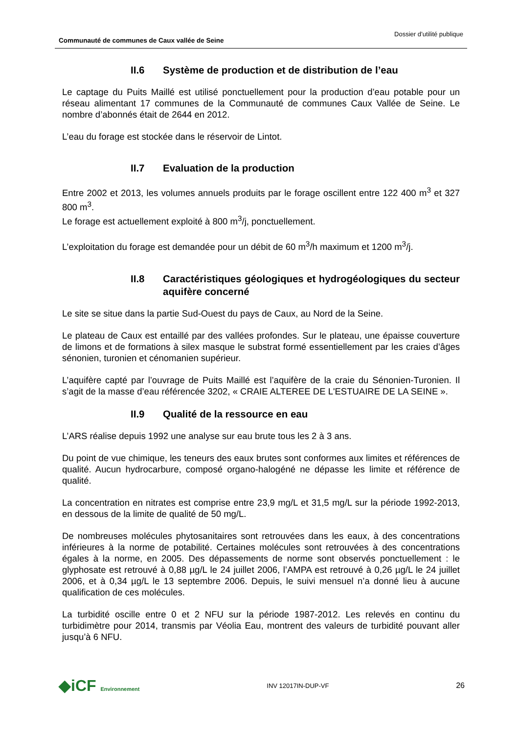Communauté de communes de Caux vallée de Seine Dossier d’utilité publique
II.6 Système de production et de distribution de l’eau
Le captage du Puits Maillé est utilisé ponctuellement pour la production d’eau potable pour un réseau alimentant 17 communes de la Communauté de communes Caux Vallée de Seine. Le nombre d’abonnés était de 2644 en 2012.
L’eau du forage est stockée dans le réservoir de Lintot.
II.7 Evaluation de la production
Entre 2002 et 2013, les volumes annuels produits par le forage oscillent entre 122 400 m<sup>3</sup> et 327 800 m<sup>3</sup>.
Le forage est actuellement exploité à 800 m<sup>3</sup>/j, ponctuellement.
L’exploitation du forage est demandée pour un débit de 60 m<sup>3</sup>/h maximum et 1200 m<sup>3</sup>/j.
II.8 Caractéristiques géologiques et hydrogéologiques du secteur aquifère concerné
Le site se situe dans la partie Sud-Ouest du pays de Caux, au Nord de la Seine.
Le plateau de Caux est entaillé par des vallées profondes. Sur le plateau, une épaisse couverture de limons et de formations à silex masque le substrat formé essentiellement par les craies d’âges sénonien, turonien et cénomanien supérieur.
L’aquifère capté par l’ouvrage de Puits Maillé est l’aquifère de la craie du Sénonien-Turonien. Il s’agit de la masse d’eau référencée 3202, « CRAIE ALTEREE DE L'ESTUAIRE DE LA SEINE ».
II.9 Qualité de la ressource en eau
L’ARS réalise depuis 1992 une analyse sur eau brute tous les 2 à 3 ans.
Du point de vue chimique, les teneurs des eaux brutes sont conformes aux limites et références de qualité. Aucun hydrocarbure, composé organo-halogéné ne dépasse les limite et référence de qualité.
La concentration en nitrates est comprise entre 23,9 mg/L et 31,5 mg/L sur la période 1992-2013, en dessous de la limite de qualité de 50 mg/L.
De nombreuses molécules phytosanitaires sont retrouvées dans les eaux, à des concentrations inférieures à la norme de potabilité. Certaines molécules sont retrouvées à des concentrations égales à la norme, en 2005. Des dépassements de norme sont observés ponctuellement : le glyphosate est retrouvé à 0,88 µg/L le 24 juillet 2006, l’AMPA est retrouvé à 0,26 µg/L le 24 juillet 2006, et à 0,34 µg/L le 13 septembre 2006. Depuis, le suivi mensuel n’a donné lieu à aucune qualification de ces molécules.
La turbidité oscille entre 0 et 2 NFU sur la période 1987-2012. Les relevés en continu du turbidimètre pour 2014, transmis par Véolia Eau, montrent des valeurs de turbidité pouvant aller jusqu’à 6 NFU.
◆iCF Environnement INV 12017IN-DUP-VF 26